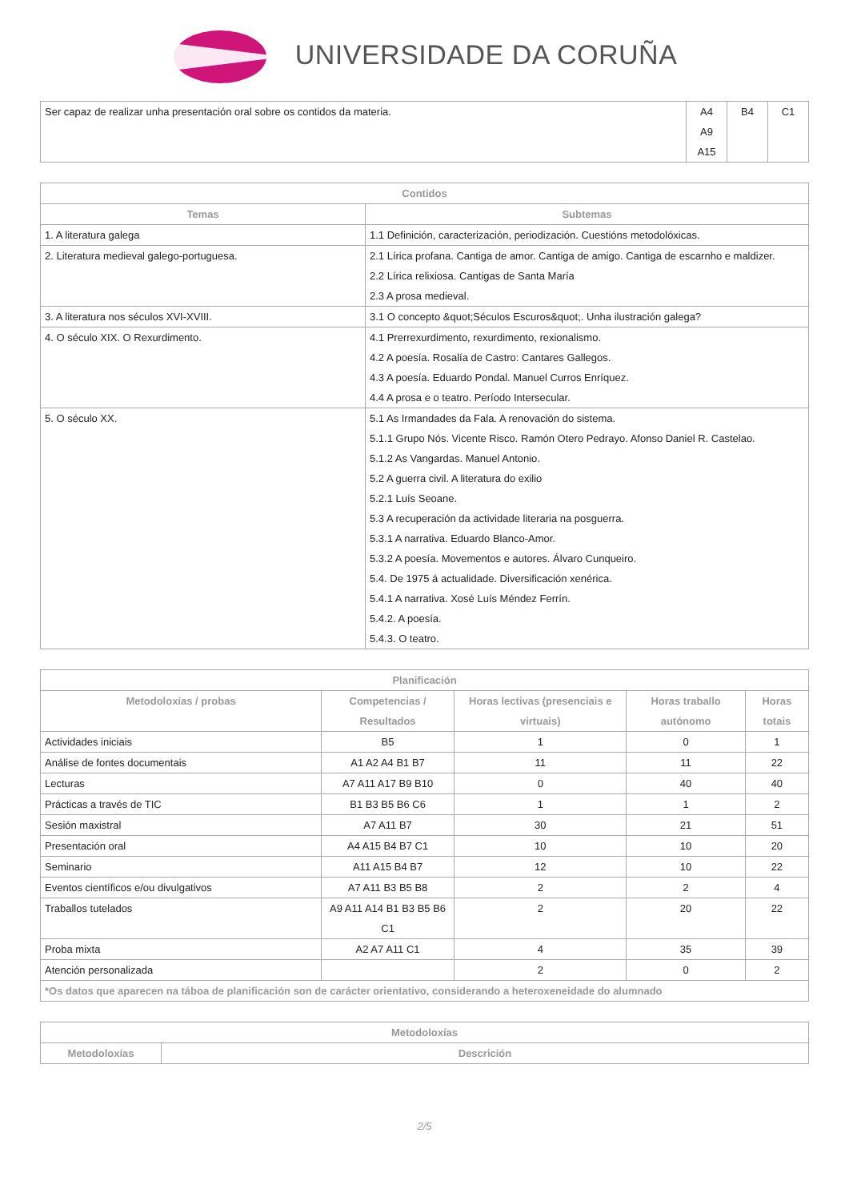UNIVERSIDADE DA CORUÑA
| Ser capaz de realizar unha presentación oral sobre os contidos da materia. | A4 A9 A15 | B4 | C1 |
| Contidos | |
| --- | --- |
| Temas | Subtemas |
| 1. A literatura galega | 1.1 Definición, caracterización, periodización. Cuestións metodolóxicas. |
| 2. Literatura medieval galego-portuguesa. | 2.1 Lírica profana. Cantiga de amor. Cantiga de amigo. Cantiga de escarnho e maldizer. 2.2 Lírica relixiosa. Cantigas de Santa María 2.3 A prosa medieval. |
| 3. A literatura nos séculos XVI-XVIII. | 3.1 O concepto &quot;Séculos Escuros&quot;. Unha ilustración galega? |
| 4. O século XIX. O Rexurdimento. | 4.1 Prerrexurdimento, rexurdimento, rexionalismo. 4.2 A poesía. Rosalía de Castro: Cantares Gallegos. 4.3 A poesía. Eduardo Pondal. Manuel Curros Enríquez. 4.4 A prosa e o teatro. Período Intersecular. |
| 5. O século XX. | 5.1 As Irmandades da Fala. A renovación do sistema. 5.1.1 Grupo Nós. Vicente Risco. Ramón Otero Pedrayo. Afonso Daniel R. Castelao. 5.1.2 As Vangardas. Manuel Antonio. 5.2 A guerra civil. A literatura do exilio 5.2.1 Luís Seoane. 5.3 A recuperación da actividade literaria na posguerra. 5.3.1 A narrativa. Eduardo Blanco-Amor. 5.3.2 A poesía. Movementos e autores. Álvaro Cunqueiro. 5.4. De 1975 á actualidade. Diversificación xenérica. 5.4.1 A narrativa. Xosé Luís Méndez Ferrín. 5.4.2. A poesía. 5.4.3. O teatro. |
| Planificación | | | | |
| --- | --- | --- | --- | --- |
| Metodoloxías / probas | Competencias / Resultados | Horas lectivas (presenciais e virtuais) | Horas traballo autónomo | Horas totais |
| Actividades iniciais | B5 | 1 | 0 | 1 |
| Análise de fontes documentais | A1 A2 A4 B1 B7 | 11 | 11 | 22 |
| Lecturas | A7 A11 A17 B9 B10 | 0 | 40 | 40 |
| Prácticas a través de TIC | B1 B3 B5 B6 C6 | 1 | 1 | 2 |
| Sesión maxistral | A7 A11 B7 | 30 | 21 | 51 |
| Presentación oral | A4 A15 B4 B7 C1 | 10 | 10 | 20 |
| Seminario | A11 A15 B4 B7 | 12 | 10 | 22 |
| Eventos científicos e/ou divulgativos | A7 A11 B3 B5 B8 | 2 | 2 | 4 |
| Traballos tutelados | A9 A11 A14 B1 B3 B5 B6 C1 | 2 | 20 | 22 |
| Proba mixta | A2 A7 A11 C1 | 4 | 35 | 39 |
| Atención personalizada | | 2 | 0 | 2 |
| *Os datos que aparecen na táboa de planificación son de carácter orientativo, considerando a heteroxeneidade do alumnado | | | | |
| Metodoloxías | |
| --- | --- |
| Metodoloxías | Descrición |
2/5